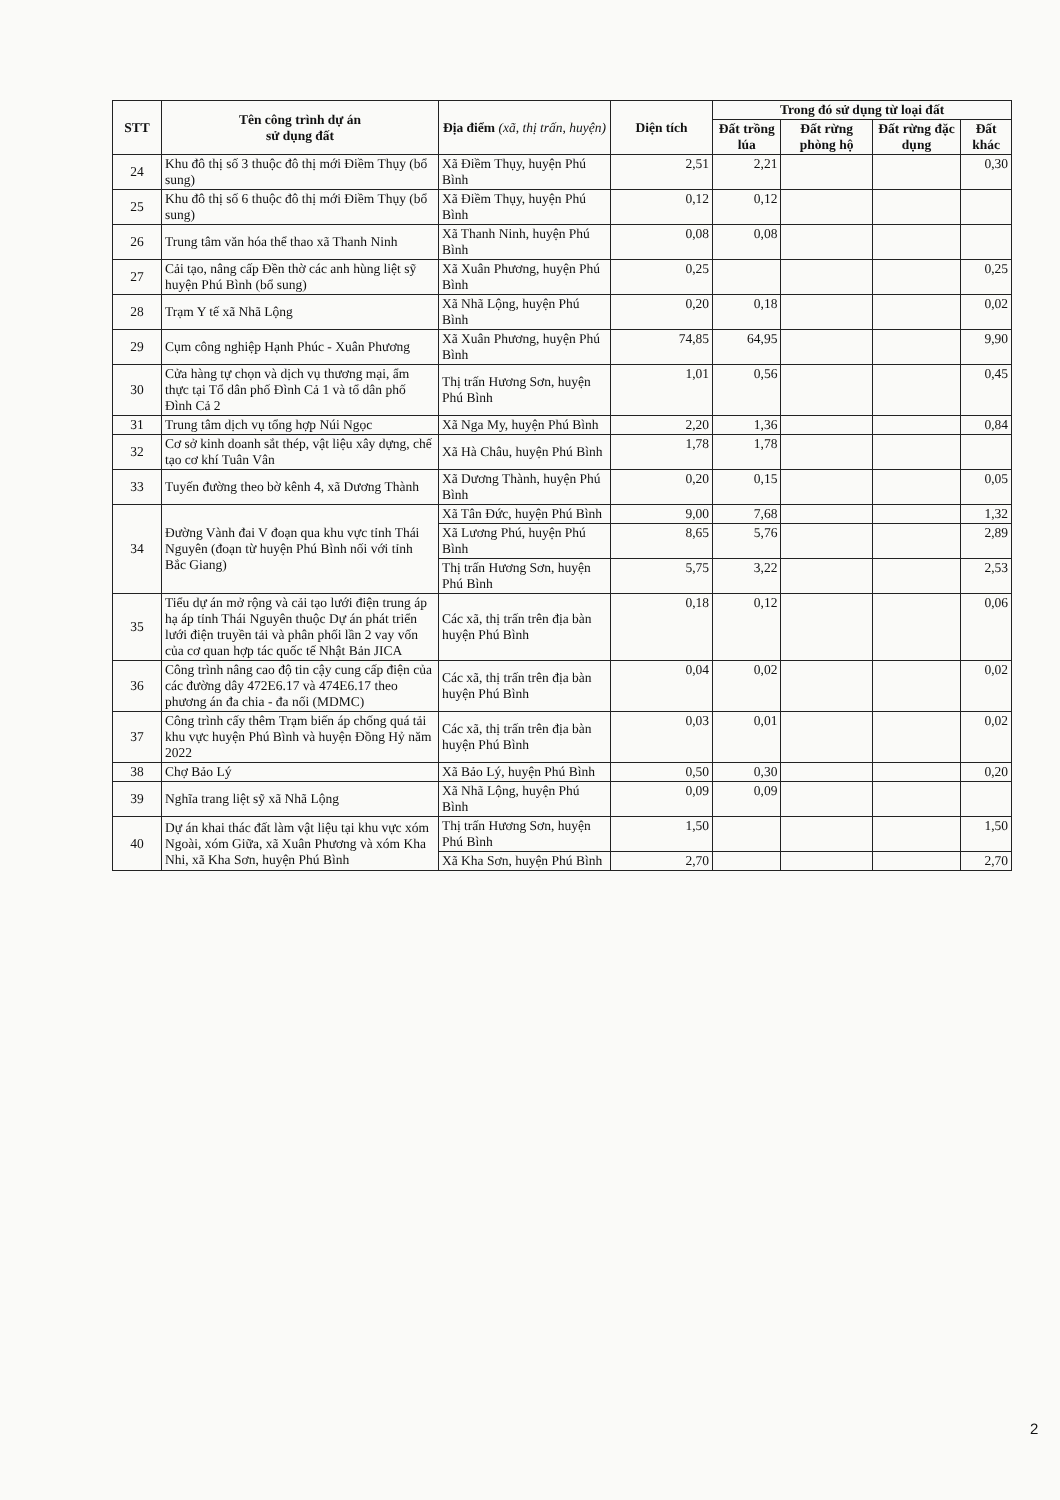| STT | Tên công trình dự án sử dụng đất | Địa điểm (xã, thị trấn, huyện) | Diện tích | Trong đó sử dụng từ loại đất | | | |
| --- | --- | --- | --- | --- | --- | --- | --- |
| | | | | Đất trồng lúa | Đất rừng phòng hộ | Đất rừng đặc dụng | Đất khác |
| 24 | Khu đô thị số 3 thuộc đô thị mới Điềm Thụy (bổ sung) | Xã Điềm Thụy, huyện Phú Bình | 2,51 | 2,21 | | | 0,30 |
| 25 | Khu đô thị số 6 thuộc đô thị mới Điềm Thụy (bổ sung) | Xã Điềm Thụy, huyện Phú Bình | 0,12 | 0,12 | | | |
| 26 | Trung tâm văn hóa thể thao xã Thanh Ninh | Xã Thanh Ninh, huyện Phú Bình | 0,08 | 0,08 | | | |
| 27 | Cải tạo, nâng cấp Đền thờ các anh hùng liệt sỹ huyện Phú Bình (bổ sung) | Xã Xuân Phương, huyện Phú Bình | 0,25 | | | | 0,25 |
| 28 | Trạm Y tế xã Nhã Lộng | Xã Nhã Lộng, huyện Phú Bình | 0,20 | 0,18 | | | 0,02 |
| 29 | Cụm công nghiệp Hạnh Phúc - Xuân Phương | Xã Xuân Phương, huyện Phú Bình | 74,85 | 64,95 | | | 9,90 |
| 30 | Cửa hàng tự chọn và dịch vụ thương mại, ẩm thực tại Tổ dân phố Đình Cả 1 và tổ dân phố Đình Cả 2 | Thị trấn Hương Sơn, huyện Phú Bình | 1,01 | 0,56 | | | 0,45 |
| 31 | Trung tâm dịch vụ tổng hợp Núi Ngọc | Xã Nga My, huyện Phú Bình | 2,20 | 1,36 | | | 0,84 |
| 32 | Cơ sở kinh doanh sắt thép, vật liệu xây dựng, chế tạo cơ khí Tuân Vân | Xã Hà Châu, huyện Phú Bình | 1,78 | 1,78 | | | |
| 33 | Tuyến đường theo bờ kênh 4, xã Dương Thành | Xã Dương Thành, huyện Phú Bình | 0,20 | 0,15 | | | 0,05 |
| 34 | Đường Vành đai V đoạn qua khu vực tỉnh Thái Nguyên (đoạn từ huyện Phú Bình nối với tỉnh Bắc Giang) | Xã Tân Đức, huyện Phú Bình | 9,00 | 7,68 | | | 1,32 |
| | | Xã Lương Phú, huyện Phú Bình | 8,65 | 5,76 | | | 2,89 |
| | | Thị trấn Hương Sơn, huyện Phú Bình | 5,75 | 3,22 | | | 2,53 |
| 35 | Tiểu dự án mở rộng và cải tạo lưới điện trung áp hạ áp tỉnh Thái Nguyên thuộc Dự án phát triển lưới điện truyền tải và phân phối lần 2 vay vốn của cơ quan hợp tác quốc tế Nhật Bản JICA | Các xã, thị trấn trên địa bàn huyện Phú Bình | 0,18 | 0,12 | | | 0,06 |
| 36 | Công trình nâng cao độ tin cậy cung cấp điện của các đường dây 472E6.17 và 474E6.17 theo phương án đa chia - đa nối (MDMC) | Các xã, thị trấn trên địa bàn huyện Phú Bình | 0,04 | 0,02 | | | 0,02 |
| 37 | Công trình cấy thêm Trạm biến áp chống quá tải khu vực huyện Phú Bình và huyện Đồng Hỷ năm 2022 | Các xã, thị trấn trên địa bàn huyện Phú Bình | 0,03 | 0,01 | | | 0,02 |
| 38 | Chợ Bảo Lý | Xã Bảo Lý, huyện Phú Bình | 0,50 | 0,30 | | | 0,20 |
| 39 | Nghĩa trang liệt sỹ xã Nhã Lộng | Xã Nhã Lộng, huyện Phú Bình | 0,09 | 0,09 | | | |
| 40 | Dự án khai thác đất làm vật liệu tại khu vực xóm Ngoài, xóm Giữa, xã Xuân Phương và xóm Kha Nhi, xã Kha Sơn, huyện Phú Bình | Thị trấn Hương Sơn, huyện Phú Bình | 1,50 | | | | 1,50 |
| | | Xã Kha Sơn, huyện Phú Bình | 2,70 | | | | 2,70 |
2